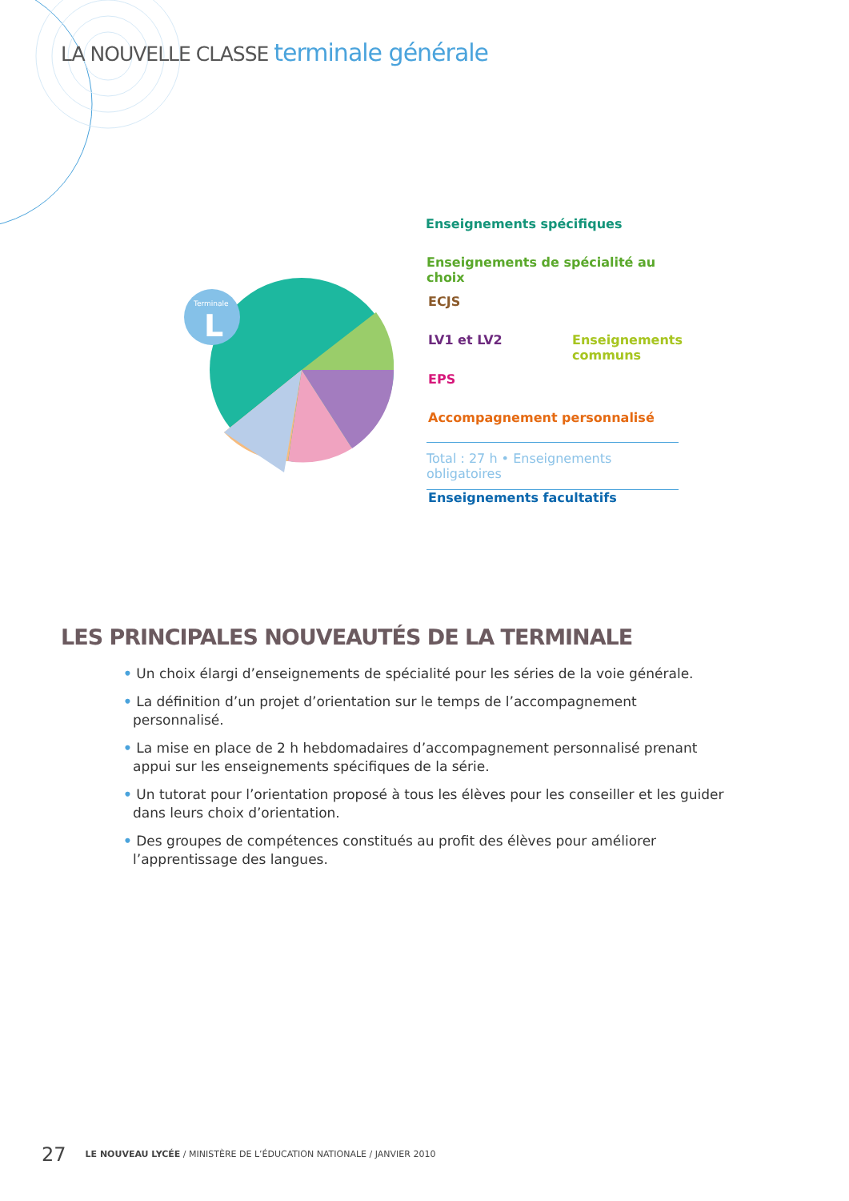LA NOUVELLE CLASSE terminale générale
Terminale
L
Enseignements spécifiques
Enseignements de spécialité au choix
ECJS
LV1 et LV2
Enseignements
communs
EPS
Accompagnement personnalisé
Total : 27 h • Enseignements obligatoires
Enseignements facultatifs
LES PRINCIPALES NOUVEAUTÉS DE LA TERMINALE
• Un choix élargi d’enseignements de spécialité pour les séries de la voie générale.
• La définition d’un projet d’orientation sur le temps de l’accompagnement personnalisé.
• La mise en place de 2 h hebdomadaires d’accompagnement personnalisé prenant appui sur les enseignements spécifiques de la série.
• Un tutorat pour l’orientation proposé à tous les élèves pour les conseiller et les guider dans leurs choix d’orientation.
• Des groupes de compétences constitués au profit des élèves pour améliorer l’apprentissage des langues.
27 LE NOUVEAU LYCÉE / MINISTÈRE DE L’ÉDUCATION NATIONALE / JANVIER 2010